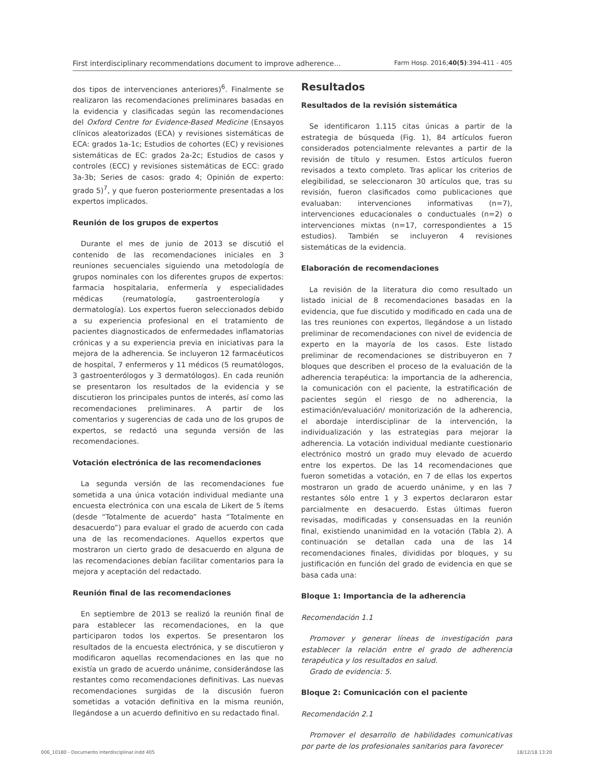First interdisciplinary recommendations document to improve adherence... Farm Hosp. 2016;40(5):394-411 - 405
dos tipos de intervenciones anteriores)<sup>6</sup>. Finalmente se realizaron las recomendaciones preliminares basadas en la evidencia y clasificadas según las recomendaciones del Oxford Centre for Evidence-Based Medicine (Ensayos clínicos aleatorizados (ECA) y revisiones sistemáticas de ECA: grados 1a-1c; Estudios de cohortes (EC) y revisiones sistemáticas de EC: grados 2a-2c; Estudios de casos y controles (ECC) y revisiones sistemáticas de ECC: grado 3a-3b; Series de casos: grado 4; Opinión de experto: grado 5)<sup>7</sup>, y que fueron posteriormente presentadas a los expertos implicados.
Reunión de los grupos de expertos
Durante el mes de junio de 2013 se discutió el contenido de las recomendaciones iniciales en 3 reuniones secuenciales siguiendo una metodología de grupos nominales con los diferentes grupos de expertos: farmacia hospitalaria, enfermería y especialidades médicas (reumatología, gastroenterología y dermatología). Los expertos fueron seleccionados debido a su experiencia profesional en el tratamiento de pacientes diagnosticados de enfermedades inflamatorias crónicas y a su experiencia previa en iniciativas para la mejora de la adherencia. Se incluyeron 12 farmacéuticos de hospital, 7 enfermeros y 11 médicos (5 reumatólogos, 3 gastroenterólogos y 3 dermatólogos). En cada reunión se presentaron los resultados de la evidencia y se discutieron los principales puntos de interés, así como las recomendaciones preliminares. A partir de los comentarios y sugerencias de cada uno de los grupos de expertos, se redactó una segunda versión de las recomendaciones.
Votación electrónica de las recomendaciones
La segunda versión de las recomendaciones fue sometida a una única votación individual mediante una encuesta electrónica con una escala de Likert de 5 ítems (desde “Totalmente de acuerdo” hasta “Totalmente en desacuerdo”) para evaluar el grado de acuerdo con cada una de las recomendaciones. Aquellos expertos que mostraron un cierto grado de desacuerdo en alguna de las recomendaciones debían facilitar comentarios para la mejora y aceptación del redactado.
Reunión final de las recomendaciones
En septiembre de 2013 se realizó la reunión final de para establecer las recomendaciones, en la que participaron todos los expertos. Se presentaron los resultados de la encuesta electrónica, y se discutieron y modificaron aquellas recomendaciones en las que no existía un grado de acuerdo unánime, considerándose las restantes como recomendaciones definitivas. Las nuevas recomendaciones surgidas de la discusión fueron sometidas a votación definitiva en la misma reunión, llegándose a un acuerdo definitivo en su redactado final.
Resultados
Resultados de la revisión sistemática
Se identificaron 1.115 citas únicas a partir de la estrategia de búsqueda (Fig. 1), 84 artículos fueron considerados potencialmente relevantes a partir de la revisión de título y resumen. Estos artículos fueron revisados a texto completo. Tras aplicar los criterios de elegibilidad, se seleccionaron 30 artículos que, tras su revisión, fueron clasificados como publicaciones que evaluaban: intervenciones informativas (n=7), intervenciones educacionales o conductuales (n=2) o intervenciones mixtas (n=17, correspondientes a 15 estudios). También se incluyeron 4 revisiones sistemáticas de la evidencia.
Elaboración de recomendaciones
La revisión de la literatura dio como resultado un listado inicial de 8 recomendaciones basadas en la evidencia, que fue discutido y modificado en cada una de las tres reuniones con expertos, llegándose a un listado preliminar de recomendaciones con nivel de evidencia de experto en la mayoría de los casos. Este listado preliminar de recomendaciones se distribuyeron en 7 bloques que describen el proceso de la evaluación de la adherencia terapéutica: la importancia de la adherencia, la comunicación con el paciente, la estratificación de pacientes según el riesgo de no adherencia, la estimación/evaluación/ monitorización de la adherencia, el abordaje interdisciplinar de la intervención, la individualización y las estrategias para mejorar la adherencia. La votación individual mediante cuestionario electrónico mostró un grado muy elevado de acuerdo entre los expertos. De las 14 recomendaciones que fueron sometidas a votación, en 7 de ellas los expertos mostraron un grado de acuerdo unánime, y en las 7 restantes sólo entre 1 y 3 expertos declararon estar parcialmente en desacuerdo. Estas últimas fueron revisadas, modificadas y consensuadas en la reunión final, existiendo unanimidad en la votación (Tabla 2). A continuación se detallan cada una de las 14 recomendaciones finales, divididas por bloques, y su justificación en función del grado de evidencia en que se basa cada una:
Bloque 1: Importancia de la adherencia
Recomendación 1.1
Promover y generar líneas de investigación para establecer la relación entre el grado de adherencia terapéutica y los resultados en salud.
Grado de evidencia: 5.
Bloque 2: Comunicación con el paciente
Recomendación 2.1
Promover el desarrollo de habilidades comunicativas por parte de los profesionales sanitarios para favorecer
006_10180 - Documento interdisciplinar.indd 405 18/12/18 13:20